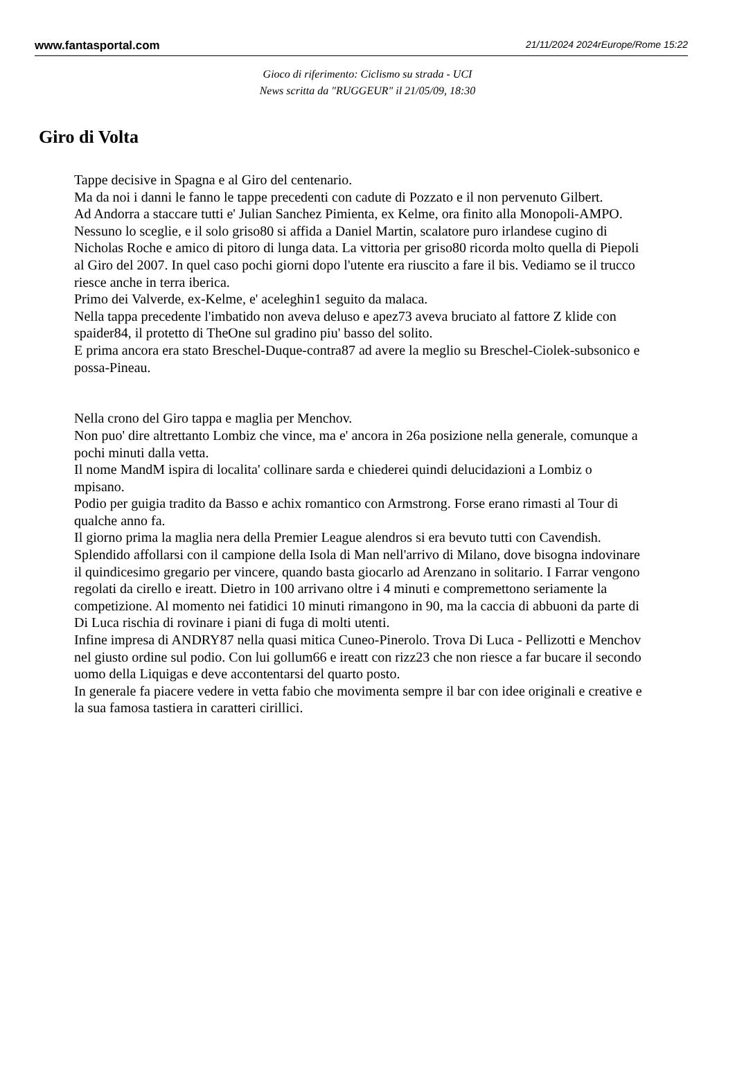www.fantasportal.com 21/11/2024 2024rEurope/Rome 15:22
Gioco di riferimento: Ciclismo su strada - UCI
News scritta da "RUGGEUR" il 21/05/09, 18:30
Giro di Volta
Tappe decisive in Spagna e al Giro del centenario.
Ma da noi i danni le fanno le tappe precedenti con cadute di Pozzato e il non pervenuto Gilbert.
Ad Andorra a staccare tutti e' Julian Sanchez Pimienta, ex Kelme, ora finito alla Monopoli-AMPO.
Nessuno lo sceglie, e il solo griso80 si affida a Daniel Martin, scalatore puro irlandese cugino di Nicholas Roche e amico di pitoro di lunga data. La vittoria per griso80 ricorda molto quella di Piepoli al Giro del 2007. In quel caso pochi giorni dopo l'utente era riuscito a fare il bis. Vediamo se il trucco riesce anche in terra iberica.
Primo dei Valverde, ex-Kelme, e' aceleghin1 seguito da malaca.
Nella tappa precedente l'imbatido non aveva deluso e apez73 aveva bruciato al fattore Z klide con spaider84, il protetto di TheOne sul gradino piu' basso del solito.
E prima ancora era stato Breschel-Duque-contra87 ad avere la meglio su Breschel-Ciolek-subsonico e possa-Pineau.
Nella crono del Giro tappa e maglia per Menchov.
Non puo' dire altrettanto Lombiz che vince, ma e' ancora in 26a posizione nella generale, comunque a pochi minuti dalla vetta.
Il nome MandM ispira di localita' collinare sarda e chiederei quindi delucidazioni a Lombiz o mpisano.
Podio per guigia tradito da Basso e achix romantico con Armstrong. Forse erano rimasti al Tour di qualche anno fa.
Il giorno prima la maglia nera della Premier League alendros si era bevuto tutti con Cavendish. Splendido affollarsi con il campione della Isola di Man nell'arrivo di Milano, dove bisogna indovinare il quindicesimo gregario per vincere, quando basta giocarlo ad Arenzano in solitario. I Farrar vengono regolati da cirello e ireatt. Dietro in 100 arrivano oltre i 4 minuti e compremettono seriamente la competizione. Al momento nei fatidici 10 minuti rimangono in 90, ma la caccia di abbuoni da parte di Di Luca rischia di rovinare i piani di fuga di molti utenti.
Infine impresa di ANDRY87 nella quasi mitica Cuneo-Pinerolo. Trova Di Luca - Pellizotti e Menchov nel giusto ordine sul podio. Con lui gollum66 e ireatt con rizz23 che non riesce a far bucare il secondo uomo della Liquigas e deve accontentarsi del quarto posto.
In generale fa piacere vedere in vetta fabio che movimenta sempre il bar con idee originali e creative e la sua famosa tastiera in caratteri cirillici.